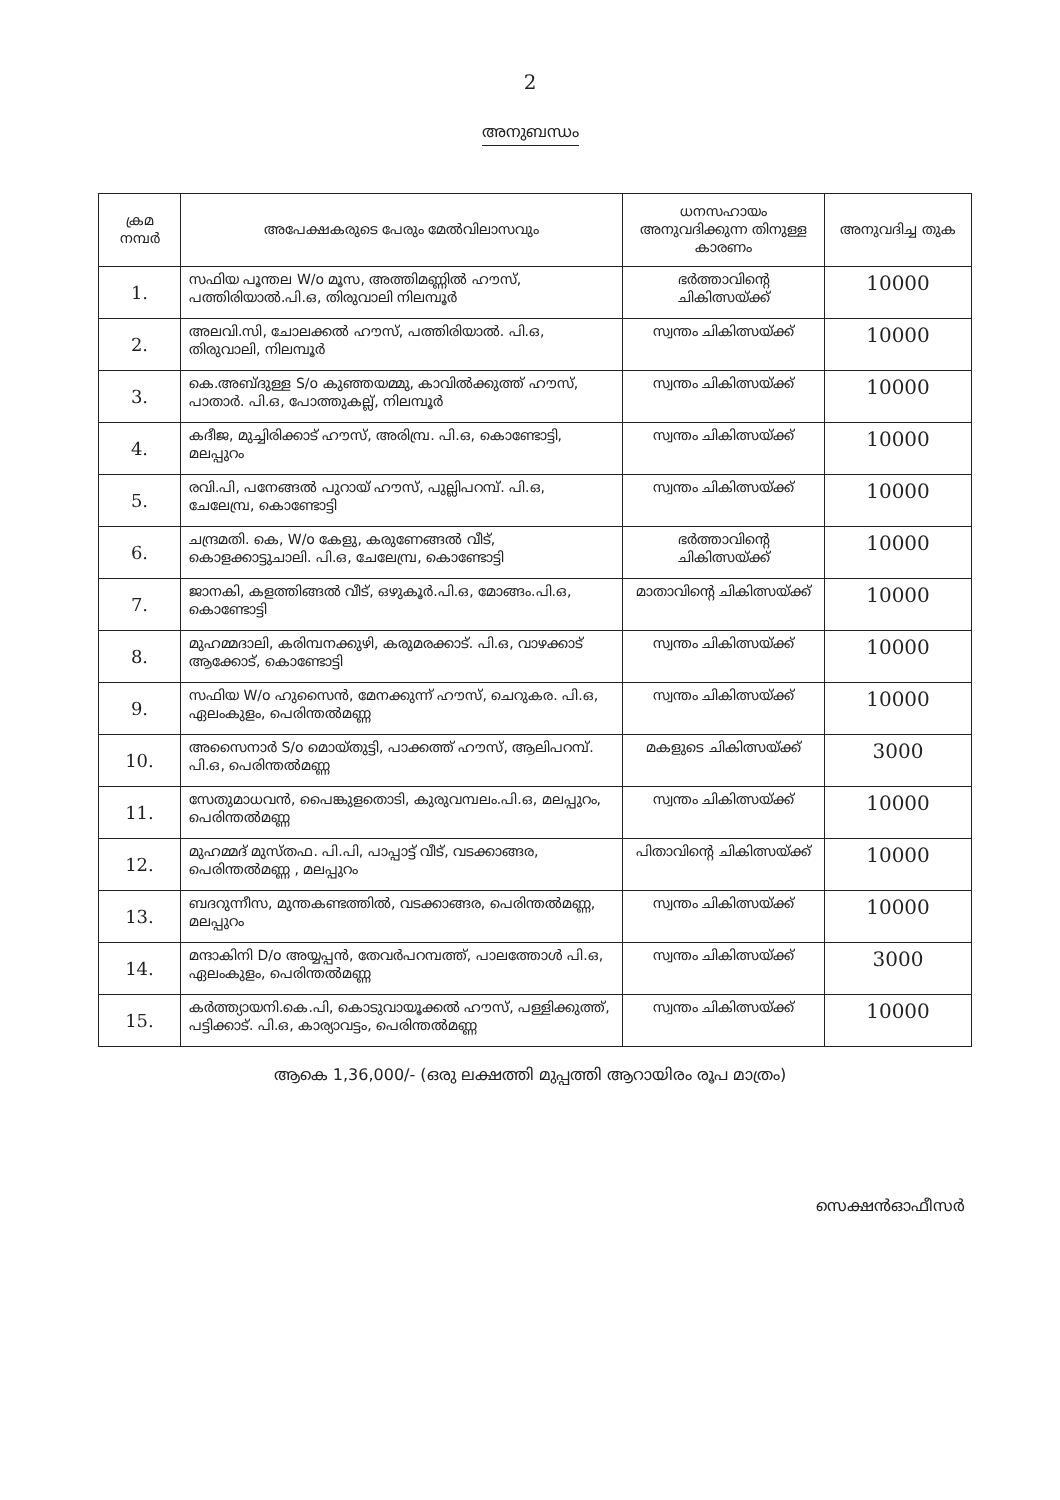2
അനുബന്ധം
| ക്രമ നമ്പർ | അപേക്ഷകരുടെ പേരും മേൽവിലാസവും | ധനസഹായം അനുവദിക്കുന്ന തിനുള്ള കാരണം | അനുവദിച്ച തുക |
| --- | --- | --- | --- |
| 1. | സഫിയ പൂന്തല W/o മൂസ, അത്തിമണ്ണിൽ ഹൗസ്, പത്തിരിയാൽ.പി.ഒ, തിരുവാലി നിലമ്പൂർ | ഭർത്താവിന്റെ ചികിത്സയ്ക്ക് | 10000 |
| 2. | അലവി.സി, ചോലക്കൽ ഹൗസ്, പത്തിരിയാൽ. പി.ഒ, തിരുവാലി, നിലമ്പൂർ | സ്വന്തം ചികിത്സയ്ക്ക് | 10000 |
| 3. | കെ.അബ്ദുള്ള S/o കുഞ്ഞയമ്മു, കാവിൽക്കുത്ത് ഹൗസ്, പാതാർ. പി.ഒ, പോത്തുകല്ല്, നിലമ്പൂർ | സ്വന്തം ചികിത്സയ്ക്ക് | 10000 |
| 4. | കദീജ, മുച്ചിരിക്കാട് ഹൗസ്, അരിമ്പ്ര. പി.ഒ, കൊണ്ടോട്ടി, മലപ്പുറം | സ്വന്തം ചികിത്സയ്ക്ക് | 10000 |
| 5. | രവി.പി, പനേങ്ങൽ പുറായ് ഹൗസ്, പുല്ലിപറമ്പ്. പി.ഒ, ചേലേമ്പ്ര, കൊണ്ടോട്ടി | സ്വന്തം ചികിത്സയ്ക്ക് | 10000 |
| 6. | ചന്ദ്രമതി. കെ, W/o കേളു, കരുണേങ്ങൽ വീട്, കൊളക്കാട്ടുചാലി. പി.ഒ, ചേലേമ്പ്ര, കൊണ്ടോട്ടി | ഭർത്താവിന്റെ ചികിത്സയ്ക്ക് | 10000 |
| 7. | ജാനകി, കളത്തിങ്ങൽ വീട്, ഒഴുകൂർ.പി.ഒ, മോങ്ങം.പി.ഒ, കൊണ്ടോട്ടി | മാതാവിന്റെ ചികിത്സയ്ക്ക് | 10000 |
| 8. | മുഹമ്മദാലി, കരിമ്പനക്കുഴി, കരുമരക്കാട്. പി.ഒ, വാഴക്കാട് ആക്കോട്, കൊണ്ടോട്ടി | സ്വന്തം ചികിത്സയ്ക്ക് | 10000 |
| 9. | സഫിയ W/o ഹുസൈൻ, മേനക്കുന്ന് ഹൗസ്, ചെറുകര. പി.ഒ, ഏലംകുളം, പെരിന്തൽമണ്ണ | സ്വന്തം ചികിത്സയ്ക്ക് | 10000 |
| 10. | അസൈനാർ S/o മൊയ്തുട്ടി, പാക്കത്ത് ഹൗസ്, ആലിപറമ്പ്. പി.ഒ, പെരിന്തൽമണ്ണ | മകളുടെ ചികിത്സയ്ക്ക് | 3000 |
| 11. | സേതുമാധവൻ, പൈങ്കുളതൊടി, കുരുവമ്പലം.പി.ഒ, മലപ്പുറം, പെരിന്തൽമണ്ണ | സ്വന്തം ചികിത്സയ്ക്ക് | 10000 |
| 12. | മുഹമ്മദ് മുസ്തഫ. പി.പി, പാപ്പാട്ട് വീട്, വടക്കാങ്ങര, പെരിന്തൽമണ്ണ , മലപ്പുറം | പിതാവിന്റെ ചികിത്സയ്ക്ക് | 10000 |
| 13. | ബദറുന്നീസ, മുന്തകണ്ടത്തിൽ, വടക്കാങ്ങര, പെരിന്തൽമണ്ണ, മലപ്പുറം | സ്വന്തം ചികിത്സയ്ക്ക് | 10000 |
| 14. | മന്ദാകിനി D/o അയ്യപ്പൻ, തേവർപറമ്പത്ത്, പാലത്തോൾ പി.ഒ, ഏലംകുളം, പെരിന്തൽമണ്ണ | സ്വന്തം ചികിത്സയ്ക്ക് | 3000 |
| 15. | കർത്ത്യായനി.കെ.പി, കൊടുവായൂക്കൽ ഹൗസ്, പള്ളിക്കുത്ത്, പട്ടിക്കാട്. പി.ഒ, കാര്യാവട്ടം, പെരിന്തൽമണ്ണ | സ്വന്തം ചികിത്സയ്ക്ക് | 10000 |
ആകെ 1,36,000/- (ഒരു ലക്ഷത്തി മുപ്പത്തി ആറായിരം രൂപ മാത്രം)
സെക്ഷൻഓഫീസർ